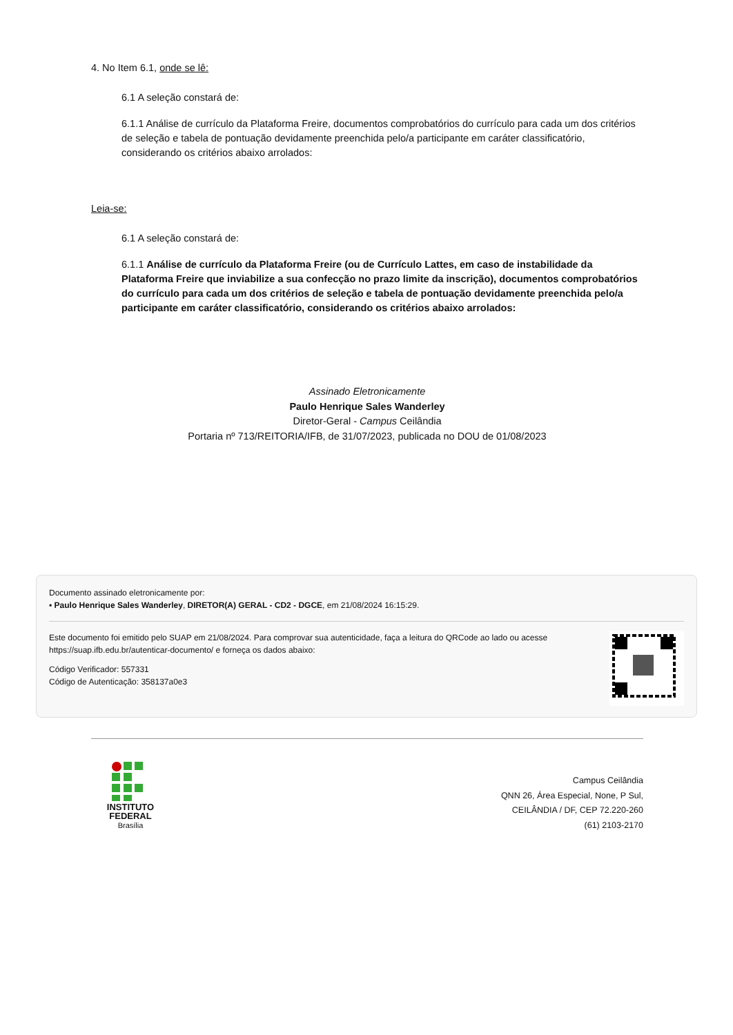4. No Item 6.1, onde se lê:
6.1 A seleção constará de:
6.1.1 Análise de currículo da Plataforma Freire, documentos comprobatórios do currículo para cada um dos critérios de seleção e tabela de pontuação devidamente preenchida pelo/a participante em caráter classificatório, considerando os critérios abaixo arrolados:
Leia-se:
6.1 A seleção constará de:
6.1.1 Análise de currículo da Plataforma Freire (ou de Currículo Lattes, em caso de instabilidade da Plataforma Freire que inviabilize a sua confecção no prazo limite da inscrição), documentos comprobatórios do currículo para cada um dos critérios de seleção e tabela de pontuação devidamente preenchida pelo/a participante em caráter classificatório, considerando os critérios abaixo arrolados:
Assinado Eletronicamente
Paulo Henrique Sales Wanderley
Diretor-Geral - Campus Ceilândia
Portaria nº 713/REITORIA/IFB, de 31/07/2023, publicada no DOU de 01/08/2023
Documento assinado eletronicamente por:
▪ Paulo Henrique Sales Wanderley, DIRETOR(A) GERAL - CD2 - DGCE, em 21/08/2024 16:15:29.
Este documento foi emitido pelo SUAP em 21/08/2024. Para comprovar sua autenticidade, faça a leitura do QRCode ao lado ou acesse https://suap.ifb.edu.br/autenticar-documento/ e forneça os dados abaixo:
Código Verificador: 557331
Código de Autenticação: 358137a0e3
INSTITUTO
FEDERAL
Brasília
Campus Ceilândia
QNN 26, Área Especial, None, P Sul,
CEILÂNDIA / DF, CEP 72.220-260
(61) 2103-2170